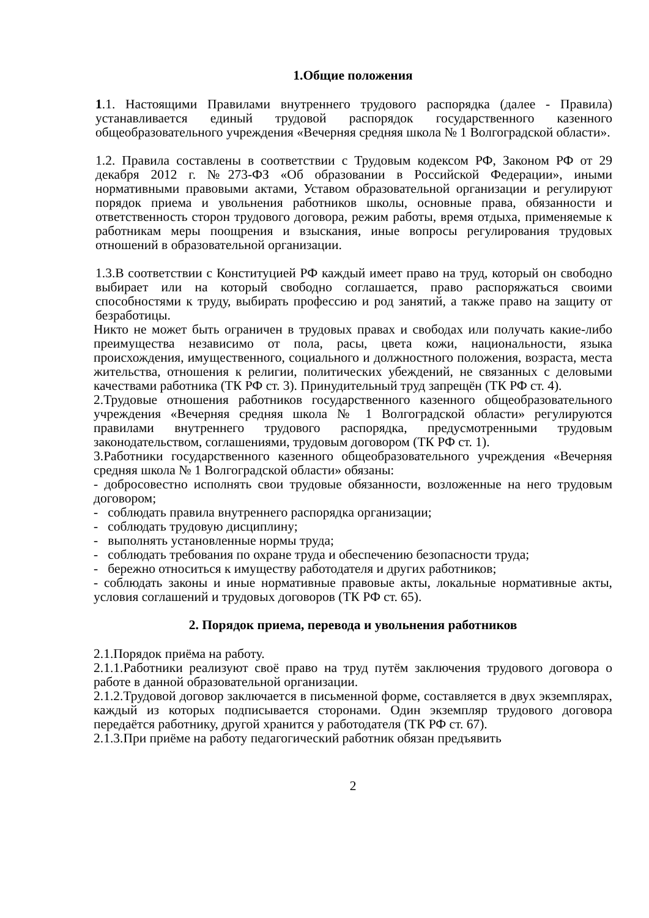1.Общие положения
1.1. Настоящими Правилами внутреннего трудового распорядка (далее - Правила) устанавливается единый трудовой распорядок государственного казенного общеобразовательного учреждения «Вечерняя средняя школа № 1 Волгоградской области».
1.2. Правила составлены в соответствии с Трудовым кодексом РФ, Законом РФ от 29 декабря 2012 г. №273-ФЗ «Об образовании в Российской Федерации», иными нормативными правовыми актами, Уставом образовательной организации и регулируют порядок приема и увольнения работников школы, основные права, обязанности и ответственность сторон трудового договора, режим работы, время отдыха, применяемые к работникам меры поощрения и взыскания, иные вопросы регулирования трудовых отношений в образовательной организации.
1.3.В соответствии с Конституцией РФ каждый имеет право на труд, который он свободно выбирает или на который свободно соглашается, право распоряжаться своими способностями к труду, выбирать профессию и род занятий, а также право на защиту от безработицы.
Никто не может быть ограничен в трудовых правах и свободах или получать какие-либо преимущества независимо от пола, расы, цвета кожи, национальности, языка происхождения, имущественного, социального и должностного положения, возраста, места жительства, отношения к религии, политических убеждений, не связанных с деловыми качествами работника (ТК РФ ст. 3). Принудительный труд запрещён (ТК РФ ст. 4).
2.Трудовые отношения работников государственного казенного общеобразовательного учреждения «Вечерняя средняя школа № 1 Волгоградской области» регулируются правилами внутреннего трудового распорядка, предусмотренными трудовым законодательством, соглашениями, трудовым договором (ТК РФ ст. 1).
3.Работники государственного казенного общеобразовательного учреждения «Вечерняя средняя школа № 1 Волгоградской области» обязаны:
- добросовестно исполнять свои трудовые обязанности, возложенные на него трудовым договором;
- соблюдать правила внутреннего распорядка организации;
- соблюдать трудовую дисциплину;
- выполнять установленные нормы труда;
- соблюдать требования по охране труда и обеспечению безопасности труда;
- бережно относиться к имуществу работодателя и других работников;
- соблюдать законы и иные нормативные правовые акты, локальные нормативные акты, условия соглашений и трудовых договоров (ТК РФ ст. 65).
2. Порядок приема, перевода и увольнения работников
2.1.Порядок приёма на работу.
2.1.1.Работники реализуют своё право на труд путём заключения трудового договора о работе в данной образовательной организации.
2.1.2.Трудовой договор заключается в письменной форме, составляется в двух экземплярах, каждый из которых подписывается сторонами. Один экземпляр трудового договора передаётся работнику, другой хранится у работодателя (ТК РФ ст. 67).
2.1.3.При приёме на работу педагогический работник обязан предъявить
2